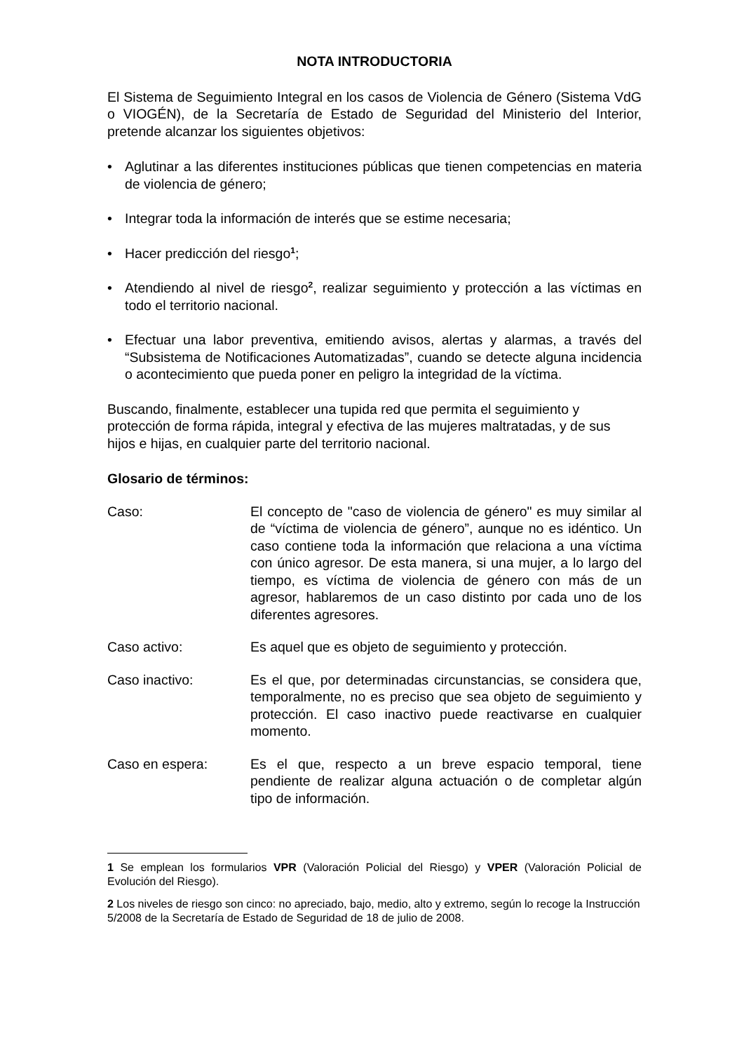NOTA INTRODUCTORIA
El Sistema de Seguimiento Integral en los casos de Violencia de Género (Sistema VdG o VIOGÉN), de la Secretaría de Estado de Seguridad del Ministerio del Interior, pretende alcanzar los siguientes objetivos:
• Aglutinar a las diferentes instituciones públicas que tienen competencias en materia de violencia de género;
• Integrar toda la información de interés que se estime necesaria;
• Hacer predicción del riesgo<sup>1</sup>;
• Atendiendo al nivel de riesgo<sup>2</sup>, realizar seguimiento y protección a las víctimas en todo el territorio nacional.
• Efectuar una labor preventiva, emitiendo avisos, alertas y alarmas, a través del “Subsistema de Notificaciones Automatizadas”, cuando se detecte alguna incidencia o acontecimiento que pueda poner en peligro la integridad de la víctima.
Buscando, finalmente, establecer una tupida red que permita el seguimiento y protección de forma rápida, integral y efectiva de las mujeres maltratadas, y de sus hijos e hijas, en cualquier parte del territorio nacional.
Glosario de términos:
Caso: El concepto de "caso de violencia de género" es muy similar al de “víctima de violencia de género”, aunque no es idéntico. Un caso contiene toda la información que relaciona a una víctima con único agresor. De esta manera, si una mujer, a lo largo del tiempo, es víctima de violencia de género con más de un agresor, hablaremos de un caso distinto por cada uno de los diferentes agresores.
Caso activo: Es aquel que es objeto de seguimiento y protección.
Caso inactivo: Es el que, por determinadas circunstancias, se considera que, temporalmente, no es preciso que sea objeto de seguimiento y protección. El caso inactivo puede reactivarse en cualquier momento.
Caso en espera: Es el que, respecto a un breve espacio temporal, tiene pendiente de realizar alguna actuación o de completar algún tipo de información.
1 Se emplean los formularios VPR (Valoración Policial del Riesgo) y VPER (Valoración Policial de Evolución del Riesgo).
2 Los niveles de riesgo son cinco: no apreciado, bajo, medio, alto y extremo, según lo recoge la Instrucción 5/2008 de la Secretaría de Estado de Seguridad de 18 de julio de 2008.